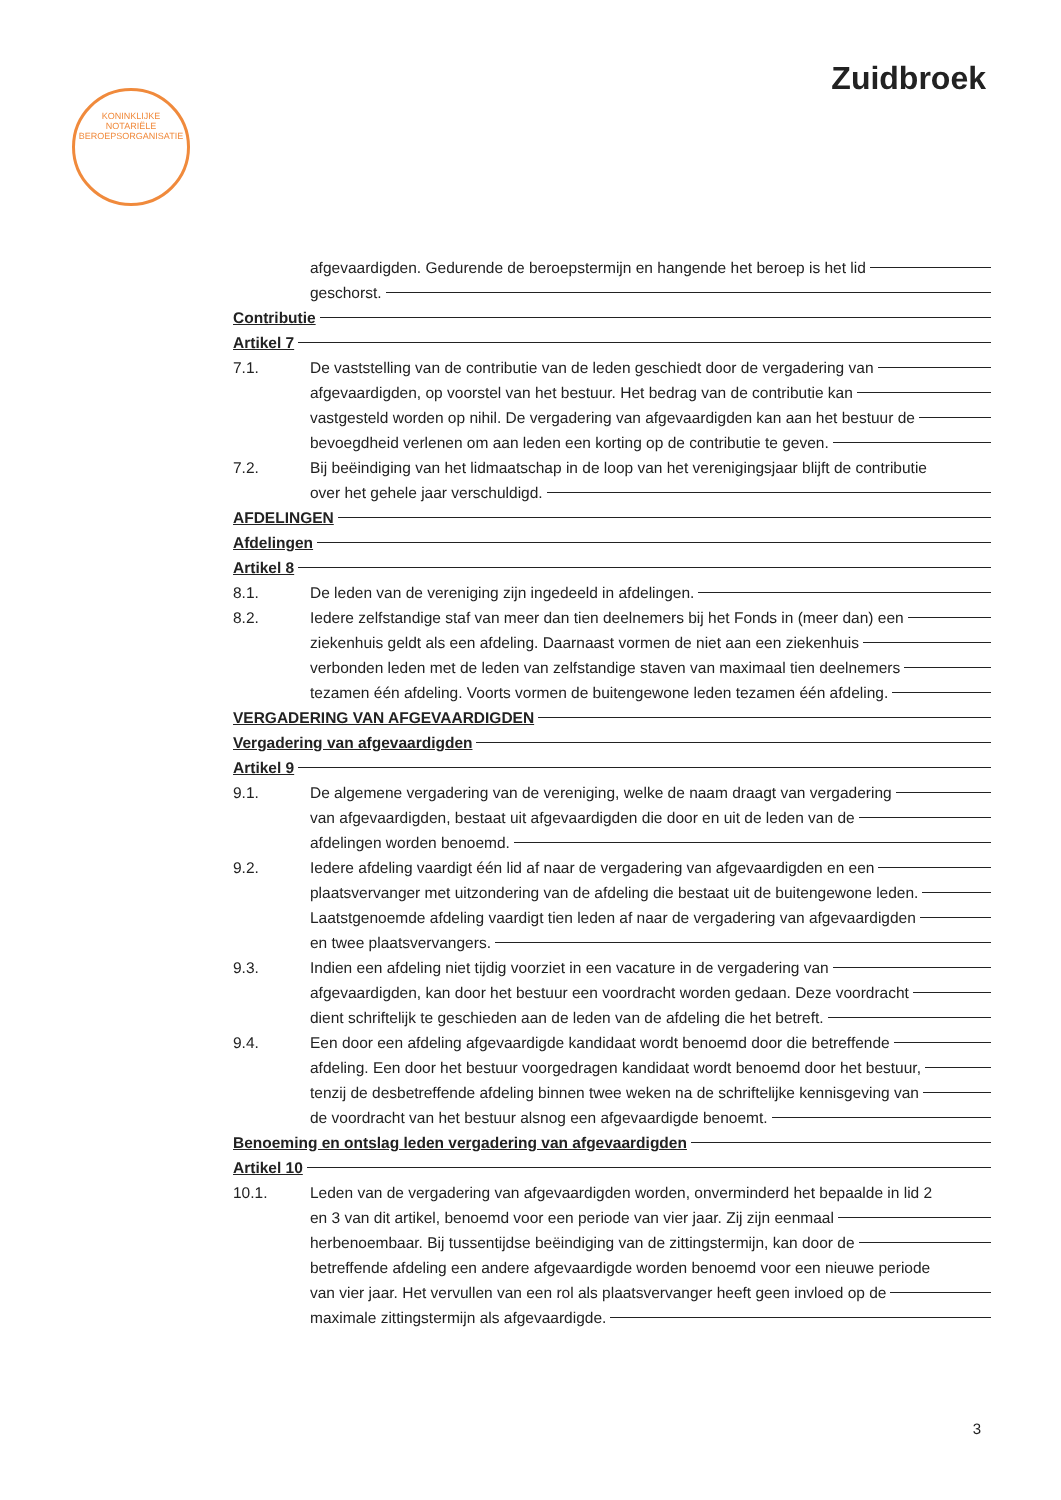Zuidbroek
KONINKLIJKE
NOTARIËLE
BEROEPSORGANISATIE
afgevaardigden. Gedurende de beroepstermijn en hangende het beroep is het lid
geschorst.
Contributie
Artikel 7
7.1. De vaststelling van de contributie van de leden geschiedt door de vergadering van
afgevaardigden, op voorstel van het bestuur. Het bedrag van de contributie kan
vastgesteld worden op nihil. De vergadering van afgevaardigden kan aan het bestuur de
bevoegdheid verlenen om aan leden een korting op de contributie te geven.
7.2. Bij beëindiging van het lidmaatschap in de loop van het verenigingsjaar blijft de contributie
over het gehele jaar verschuldigd.
AFDELINGEN
Afdelingen
Artikel 8
8.1. De leden van de vereniging zijn ingedeeld in afdelingen.
8.2. Iedere zelfstandige staf van meer dan tien deelnemers bij het Fonds in (meer dan) een
ziekenhuis geldt als een afdeling. Daarnaast vormen de niet aan een ziekenhuis
verbonden leden met de leden van zelfstandige staven van maximaal tien deelnemers
tezamen één afdeling. Voorts vormen de buitengewone leden tezamen één afdeling.
VERGADERING VAN AFGEVAARDIGDEN
Vergadering van afgevaardigden
Artikel 9
9.1. De algemene vergadering van de vereniging, welke de naam draagt van vergadering
van afgevaardigden, bestaat uit afgevaardigden die door en uit de leden van de
afdelingen worden benoemd.
9.2. Iedere afdeling vaardigt één lid af naar de vergadering van afgevaardigden en een
plaatsvervanger met uitzondering van de afdeling die bestaat uit de buitengewone leden.
Laatstgenoemde afdeling vaardigt tien leden af naar de vergadering van afgevaardigden
en twee plaatsvervangers.
9.3. Indien een afdeling niet tijdig voorziet in een vacature in de vergadering van
afgevaardigden, kan door het bestuur een voordracht worden gedaan. Deze voordracht
dient schriftelijk te geschieden aan de leden van de afdeling die het betreft.
9.4. Een door een afdeling afgevaardigde kandidaat wordt benoemd door die betreffende
afdeling. Een door het bestuur voorgedragen kandidaat wordt benoemd door het bestuur,
tenzij de desbetreffende afdeling binnen twee weken na de schriftelijke kennisgeving van
de voordracht van het bestuur alsnog een afgevaardigde benoemt.
Benoeming en ontslag leden vergadering van afgevaardigden
Artikel 10
10.1. Leden van de vergadering van afgevaardigden worden, onverminderd het bepaalde in lid 2
en 3 van dit artikel, benoemd voor een periode van vier jaar. Zij zijn eenmaal
herbenoembaar. Bij tussentijdse beëindiging van de zittingstermijn, kan door de
betreffende afdeling een andere afgevaardigde worden benoemd voor een nieuwe periode
van vier jaar. Het vervullen van een rol als plaatsvervanger heeft geen invloed op de
maximale zittingstermijn als afgevaardigde.
3